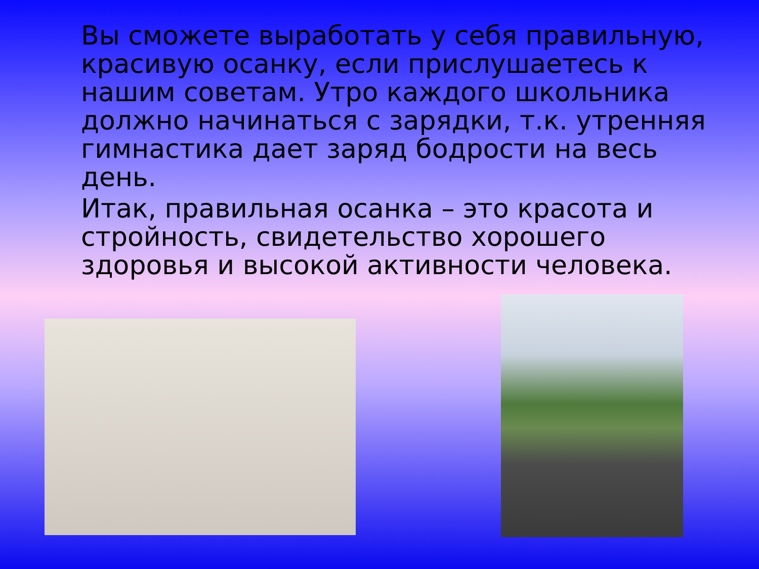Вы сможете выработать у себя правильную, красивую осанку, если прислушаетесь к нашим советам. Утро каждого школьника должно начинаться с зарядки, т.к. утренняя гимнастика дает заряд бодрости на весь день.
Итак, правильная осанка – это красота и стройность, свидетельство хорошего здоровья и высокой активности человека.